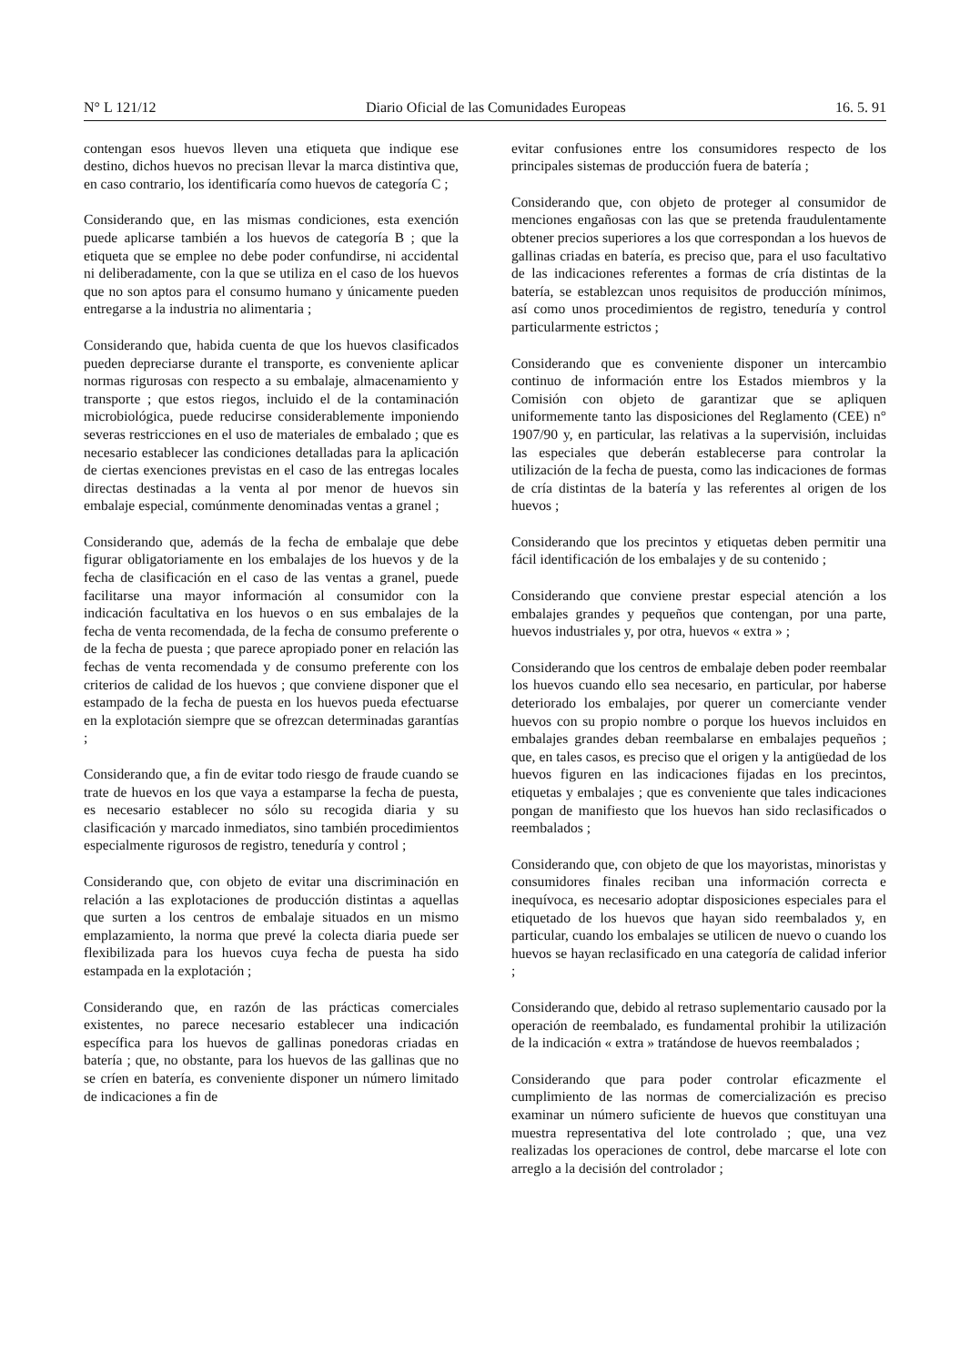N° L 121/12 Diario Oficial de las Comunidades Europeas 16. 5. 91
contengan esos huevos lleven una etiqueta que indique ese destino, dichos huevos no precisan llevar la marca distintiva que, en caso contrario, los identificaría como huevos de categoría C ;
Considerando que, en las mismas condiciones, esta exención puede aplicarse también a los huevos de categoría B ; que la etiqueta que se emplee no debe poder confundirse, ni accidental ni deliberadamente, con la que se utiliza en el caso de los huevos que no son aptos para el consumo humano y únicamente pueden entregarse a la industria no alimentaria ;
Considerando que, habida cuenta de que los huevos clasificados pueden depreciarse durante el transporte, es conveniente aplicar normas rigurosas con respecto a su embalaje, almacenamiento y transporte ; que estos riegos, incluido el de la contaminación microbiológica, puede reducirse considerablemente imponiendo severas restricciones en el uso de materiales de embalado ; que es necesario establecer las condiciones detalladas para la aplicación de ciertas exenciones previstas en el caso de las entregas locales directas destinadas a la venta al por menor de huevos sin embalaje especial, comúnmente denominadas ventas a granel ;
Considerando que, además de la fecha de embalaje que debe figurar obligatoriamente en los embalajes de los huevos y de la fecha de clasificación en el caso de las ventas a granel, puede facilitarse una mayor información al consumidor con la indicación facultativa en los huevos o en sus embalajes de la fecha de venta recomendada, de la fecha de consumo preferente o de la fecha de puesta ; que parece apropiado poner en relación las fechas de venta recomendada y de consumo preferente con los criterios de calidad de los huevos ; que conviene disponer que el estampado de la fecha de puesta en los huevos pueda efectuarse en la explotación siempre que se ofrezcan determinadas garantías ;
Considerando que, a fin de evitar todo riesgo de fraude cuando se trate de huevos en los que vaya a estamparse la fecha de puesta, es necesario establecer no sólo su recogida diaria y su clasificación y marcado inmediatos, sino también procedimientos especialmente rigurosos de registro, teneduría y control ;
Considerando que, con objeto de evitar una discriminación en relación a las explotaciones de producción distintas a aquellas que surten a los centros de embalaje situados en un mismo emplazamiento, la norma que prevé la colecta diaria puede ser flexibilizada para los huevos cuya fecha de puesta ha sido estampada en la explotación ;
Considerando que, en razón de las prácticas comerciales existentes, no parece necesario establecer una indicación específica para los huevos de gallinas ponedoras criadas en batería ; que, no obstante, para los huevos de las gallinas que no se críen en batería, es conveniente disponer un número limitado de indicaciones a fin de
evitar confusiones entre los consumidores respecto de los principales sistemas de producción fuera de batería ;
Considerando que, con objeto de proteger al consumidor de menciones engañosas con las que se pretenda fraudulentamente obtener precios superiores a los que correspondan a los huevos de gallinas criadas en batería, es preciso que, para el uso facultativo de las indicaciones referentes a formas de cría distintas de la batería, se establezcan unos requisitos de producción mínimos, así como unos procedimientos de registro, teneduría y control particularmente estrictos ;
Considerando que es conveniente disponer un intercambio continuo de información entre los Estados miembros y la Comisión con objeto de garantizar que se apliquen uniformemente tanto las disposiciones del Reglamento (CEE) n° 1907/90 y, en particular, las relativas a la supervisión, incluidas las especiales que deberán establecerse para controlar la utilización de la fecha de puesta, como las indicaciones de formas de cría distintas de la batería y las referentes al origen de los huevos ;
Considerando que los precintos y etiquetas deben permitir una fácil identificación de los embalajes y de su contenido ;
Considerando que conviene prestar especial atención a los embalajes grandes y pequeños que contengan, por una parte, huevos industriales y, por otra, huevos « extra » ;
Considerando que los centros de embalaje deben poder reembalar los huevos cuando ello sea necesario, en particular, por haberse deteriorado los embalajes, por querer un comerciante vender huevos con su propio nombre o porque los huevos incluidos en embalajes grandes deban reembalarse en embalajes pequeños ; que, en tales casos, es preciso que el origen y la antigüedad de los huevos figuren en las indicaciones fijadas en los precintos, etiquetas y embalajes ; que es conveniente que tales indicaciones pongan de manifiesto que los huevos han sido reclasificados o reembalados ;
Considerando que, con objeto de que los mayoristas, minoristas y consumidores finales reciban una información correcta e inequívoca, es necesario adoptar disposiciones especiales para el etiquetado de los huevos que hayan sido reembalados y, en particular, cuando los embalajes se utilicen de nuevo o cuando los huevos se hayan reclasificado en una categoría de calidad inferior ;
Considerando que, debido al retraso suplementario causado por la operación de reembalado, es fundamental prohibir la utilización de la indicación « extra » tratándose de huevos reembalados ;
Considerando que para poder controlar eficazmente el cumplimiento de las normas de comercialización es preciso examinar un número suficiente de huevos que constituyan una muestra representativa del lote controlado ; que, una vez realizadas los operaciones de control, debe marcarse el lote con arreglo a la decisión del controlador ;